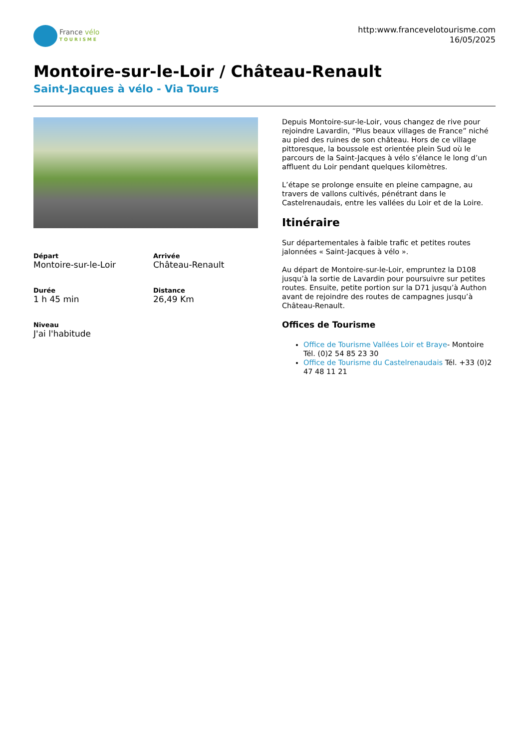France vélo
TOURISME
http:www.francevelotourisme.com
16/05/2025
Montoire-sur-le-Loir / Château-Renault
Saint-Jacques à vélo - Via Tours
Départ
Montoire-sur-le-Loir
Arrivée
Château-Renault
Durée
1 h 45 min
Distance
26,49 Km
Niveau
J'ai l'habitude
Depuis Montoire-sur-le-Loir, vous changez de rive pour rejoindre Lavardin, “Plus beaux villages de France” niché au pied des ruines de son château. Hors de ce village pittoresque, la boussole est orientée plein Sud où le parcours de la Saint-Jacques à vélo s’élance le long d’un affluent du Loir pendant quelques kilomètres.
L’étape se prolonge ensuite en pleine campagne, au travers de vallons cultivés, pénétrant dans le Castelrenaudais, entre les vallées du Loir et de la Loire.
Itinéraire
Sur départementales à faible trafic et petites routes jalonnées « Saint-Jacques à vélo ».
Au départ de Montoire-sur-le-Loir, empruntez la D108 jusqu’à la sortie de Lavardin pour poursuivre sur petites routes. Ensuite, petite portion sur la D71 jusqu’à Authon avant de rejoindre des routes de campagnes jusqu’à Château-Renault.
Offices de Tourisme
Office de Tourisme Vallées Loir et Braye- Montoire Tél. (0)2 54 85 23 30
Office de Tourisme du Castelrenaudais Tél. +33 (0)2 47 48 11 21